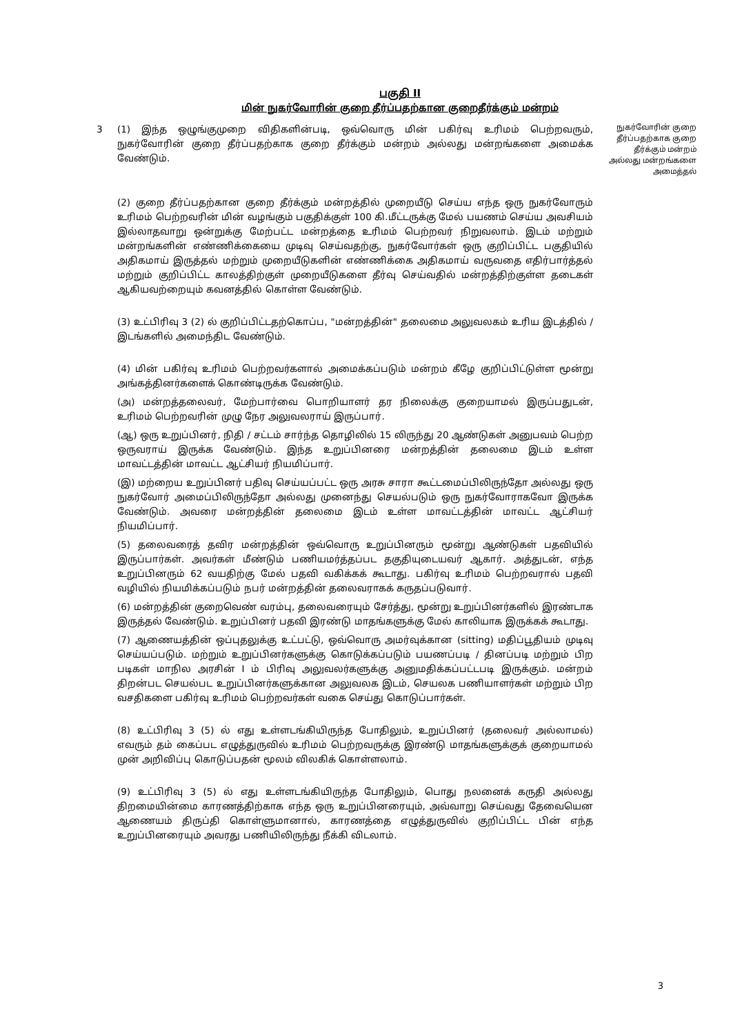பகுதி II
மின் நுகர்வோரின் குறை தீர்ப்பதற்கான குறைதீர்க்கும் மன்றம்
3 (1) இந்த ஒழுங்குமுறை விதிகளின்படி, ஒவ்வொரு மின் பகிர்வு உரிமம் பெற்றவரும், நுகர்வோரின் குறை தீர்ப்பதற்காக குறை தீர்க்கும் மன்றம் அல்லது மன்றங்களை அமைக்க வேண்டும்.
நுகர்வோரின் குறை தீர்ப்பதற்காக குறை தீர்க்கும் மன்றம் அல்லது மன்றங்களை அமைத்தல்
(2) குறை தீர்ப்பதற்கான குறை தீர்க்கும் மன்றத்தில் முறையீடு செய்ய எந்த ஒரு நுகர்வோரும் உரிமம் பெற்றவரின் மின் வழங்கும் பகுதிக்குள் 100 கி.மீட்டருக்கு மேல் பயணம் செய்ய அவசியம் இல்லாதவாறு ஒன்றுக்கு மேற்பட்ட மன்றத்தை உரிமம் பெற்றவர் நிறுவலாம். இடம் மற்றும் மன்றங்களின் எண்ணிக்கையை முடிவு செய்வதற்கு, நுகர்வோர்கள் ஒரு குறிப்பிட்ட பகுதியில் அதிகமாய் இருத்தல் மற்றும் முறையீடுகளின் எண்ணிக்கை அதிகமாய் வருவதை எதிர்பார்த்தல் மற்றும் குறிப்பிட்ட காலத்திற்குள் முறையீடுகளை தீர்வு செய்வதில் மன்றத்திற்குள்ள தடைகள் ஆகியவற்றையும் கவனத்தில் கொள்ள வேண்டும்.
(3) உட்பிரிவு 3 (2) ல் குறிப்பிட்டதற்கொப்ப, "மன்றத்தின்" தலைமை அலுவலகம் உரிய இடத்தில் / இடங்களில் அமைந்திட வேண்டும்.
(4) மின் பகிர்வு உரிமம் பெற்றவர்களால் அமைக்கப்படும் மன்றம் கீழே குறிப்பிட்டுள்ள மூன்று அங்கத்தினர்களைக் கொண்டிருக்க வேண்டும்.
(அ) மன்றத்தலைவர், மேற்பார்வை பொறியாளர் தர நிலைக்கு குறையாமல் இருப்பதுடன், உரிமம் பெற்றவரின் முழு நேர அலுவலராய் இருப்பார்.
(ஆ) ஒரு உறுப்பினர், நிதி / சட்டம் சார்ந்த தொழிலில் 15 லிருந்து 20 ஆண்டுகள் அனுபவம் பெற்ற ஒருவராய் இருக்க வேண்டும். இந்த உறுப்பினரை மன்றத்தின் தலைமை இடம் உள்ள மாவட்டத்தின் மாவட்ட ஆட்சியர் நியமிப்பார்.
(இ) மற்றைய உறுப்பினர் பதிவு செய்யப்பட்ட ஒரு அரசு சாரா கூட்டமைப்பிலிருந்தோ அல்லது ஒரு நுகர்வோர் அமைப்பிலிருந்தோ அல்லது முனைந்து செயல்படும் ஒரு நுகர்வோராகவோ இருக்க வேண்டும். அவரை மன்றத்தின் தலைமை இடம் உள்ள மாவட்டத்தின் மாவட்ட ஆட்சியர் நியமிப்பார்.
(5) தலைவரைத் தவிர மன்றத்தின் ஒவ்வொரு உறுப்பினரும் மூன்று ஆண்டுகள் பதவியில் இருப்பார்கள். அவர்கள் மீண்டும் பணியமர்த்தப்பட தகுதியுடையவர் ஆகார். அத்துடன், எந்த உறுப்பினரும் 62 வயதிற்கு மேல் பதவி வகிக்கக் கூடாது. பகிர்வு உரிமம் பெற்றவரால் பதவி வழியில் நியமிக்கப்படும் நபர் மன்றத்தின் தலைவராகக் கருதப்படுவார்.
(6) மன்றத்தின் குறைவெண் வரம்பு, தலைவரையும் சேர்த்து, மூன்று உறுப்பினர்களில் இரண்டாக இருத்தல் வேண்டும். உறுப்பினர் பதவி இரண்டு மாதங்களுக்கு மேல் காலியாக இருக்கக் கூடாது.
(7) ஆணையத்தின் ஒப்புதலுக்கு உட்பட்டு, ஒவ்வொரு அமர்வுக்கான (sitting) மதிப்பூதியம் முடிவு செய்யப்படும். மற்றும் உறுப்பினர்களுக்கு கொடுக்கப்படும் பயணப்படி / தினப்படி மற்றும் பிற படிகள் மாநில அரசின் I ம் பிரிவு அலுவலர்களுக்கு அனுமதிக்கப்பட்டபடி இருக்கும். மன்றம் திறன்பட செயல்பட உறுப்பினர்களுக்கான அலுவலக இடம், செயலக பணியாளர்கள் மற்றும் பிற வசதிகளை பகிர்வு உரிமம் பெற்றவர்கள் வகை செய்து கொடுப்பார்கள்.
(8) உட்பிரிவு 3 (5) ல் எது உள்ளடங்கியிருந்த போதிலும், உறுப்பினர் (தலைவர் அல்லாமல்) எவரும் தம் கைப்பட எழுத்துருவில் உரிமம் பெற்றவருக்கு இரண்டு மாதங்களுக்குக் குறையாமல் முன் அறிவிப்பு கொடுப்பதன் மூலம் விலகிக் கொள்ளலாம்.
(9) உட்பிரிவு 3 (5) ல் எது உள்ளடங்கியிருந்த போதிலும், பொது நலனைக் கருதி அல்லது திறமையின்மை காரணத்திற்காக எந்த ஒரு உறுப்பினரையும், அவ்வாறு செய்வது தேவையென ஆணையம் திருப்தி கொள்ளுமானால், காரணத்தை எழுத்துருவில் குறிப்பிட்ட பின் எந்த உறுப்பினரையும் அவரது பணியிலிருந்து நீக்கி விடலாம்.
3